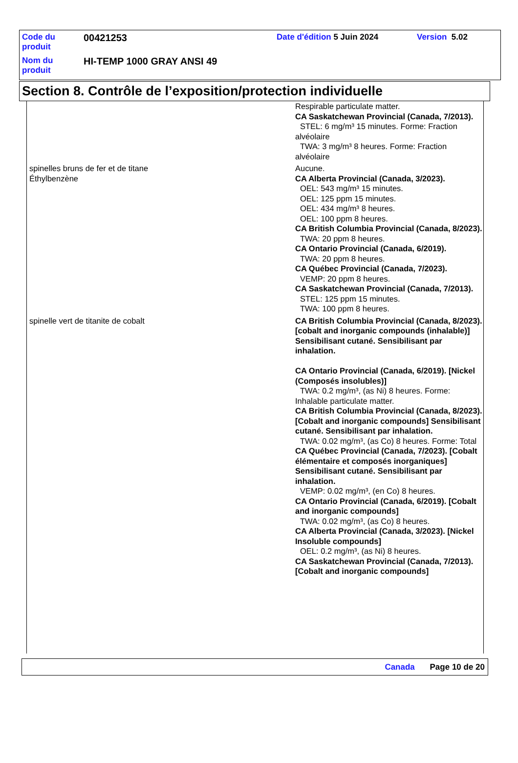| Code du produit | 00421253 | Date d'édition 5 Juin 2024 | Version 5.02 |
| Nom du produit | HI-TEMP 1000 GRAY ANSI 49 | | |
Section 8. Contrôle de l’exposition/protection individuelle
| | Respirable particulate matter. CA Saskatchewan Provincial (Canada, 7/2013). STEL: 6 mg/m³ 15 minutes. Forme: Fraction alvéolaire TWA: 3 mg/m³ 8 heures. Forme: Fraction alvéolaire |
| spinelles bruns de fer et de titane | Aucune. |
| Éthylbenzène | CA Alberta Provincial (Canada, 3/2023). OEL: 543 mg/m³ 15 minutes. OEL: 125 ppm 15 minutes. OEL: 434 mg/m³ 8 heures. OEL: 100 ppm 8 heures. CA British Columbia Provincial (Canada, 8/2023). TWA: 20 ppm 8 heures. CA Ontario Provincial (Canada, 6/2019). TWA: 20 ppm 8 heures. CA Québec Provincial (Canada, 7/2023). VEMP: 20 ppm 8 heures. CA Saskatchewan Provincial (Canada, 7/2013). STEL: 125 ppm 15 minutes. TWA: 100 ppm 8 heures. |
| spinelle vert de titanite de cobalt | CA British Columbia Provincial (Canada, 8/2023). [cobalt and inorganic compounds (inhalable)] Sensibilisant cutané. Sensibilisant par inhalation. CA Ontario Provincial (Canada, 6/2019). [Nickel (Composés insolubles)] TWA: 0.2 mg/m³, (as Ni) 8 heures. Forme: Inhalable particulate matter. CA British Columbia Provincial (Canada, 8/2023). [Cobalt and inorganic compounds] Sensibilisant cutané. Sensibilisant par inhalation. TWA: 0.02 mg/m³, (as Co) 8 heures. Forme: Total CA Québec Provincial (Canada, 7/2023). [Cobalt élémentaire et composés inorganiques] Sensibilisant cutané. Sensibilisant par inhalation. VEMP: 0.02 mg/m³, (en Co) 8 heures. CA Ontario Provincial (Canada, 6/2019). [Cobalt and inorganic compounds] TWA: 0.02 mg/m³, (as Co) 8 heures. CA Alberta Provincial (Canada, 3/2023). [Nickel Insoluble compounds] OEL: 0.2 mg/m³, (as Ni) 8 heures. CA Saskatchewan Provincial (Canada, 7/2013). [Cobalt and inorganic compounds] |
Canada Page 10 de 20